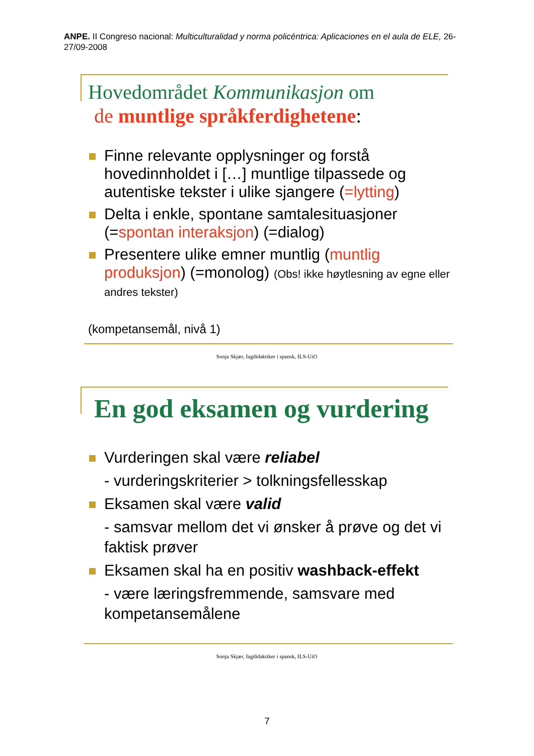ANPE. II Congreso nacional: Multiculturalidad y norma policéntrica: Aplicaciones en el aula de ELE, 26-27/09-2008
Hovedområdet Kommunikasjon om
de muntlige språkferdighetene:
Finne relevante opplysninger og forstå hovedinnholdet i […] muntlige tilpassede og autentiske tekster i ulike sjangere (=lytting)
Delta i enkle, spontane samtalesituasjoner (=spontan interaksjon) (=dialog)
Presentere ulike emner muntlig (muntlig produksjon) (=monolog) (Obs! ikke høytlesning av egne eller andres tekster)
(kompetansemål, nivå 1)
Sonja Skjær, fagdidaktiker i spansk, ILS-UiO
En god eksamen og vurdering
Vurderingen skal være reliabel
- vurderingskriterier > tolkningsfellesskap
Eksamen skal være valid
- samsvar mellom det vi ønsker å prøve og det vi faktisk prøver
Eksamen skal ha en positiv washback-effekt
- være læringsfremmende, samsvare med kompetansemålene
Sonja Skjær, fagdidaktiker i spansk, ILS-UiO
7